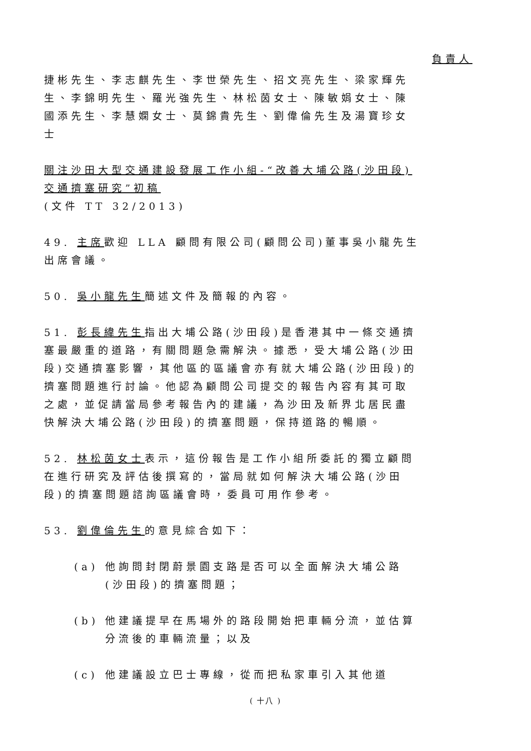負責人
捷彬先生、李志麒先生、李世榮先生、招文亮先生、梁家輝先生、李錦明先生、羅光強先生、林松茵女士、陳敏娟女士、陳國添先生、李慧嫻女士、莫錦貴先生、劉偉倫先生及湯寶珍女士
關注沙田大型交通建設發展工作小組-“改善大埔公路(沙田段)交通擠塞研究”初稿
(文件 TT 32/2013)
49. 主席歡迎 LLA 顧問有限公司(顧問公司)董事吳小龍先生出席會議。
50. 吳小龍先生簡述文件及簡報的內容。
51. 彭長緯先生指出大埔公路(沙田段)是香港其中一條交通擠塞最嚴重的道路，有關問題急需解決。據悉，受大埔公路(沙田段)交通擠塞影響，其他區的區議會亦有就大埔公路(沙田段)的擠塞問題進行討論。他認為顧問公司提交的報告內容有其可取之處，並促請當局參考報告內的建議，為沙田及新界北居民盡快解決大埔公路(沙田段)的擠塞問題，保持道路的暢順。
52. 林松茵女士表示，這份報告是工作小組所委託的獨立顧問在進行研究及評估後撰寫的，當局就如何解決大埔公路(沙田段)的擠塞問題諮詢區議會時，委員可用作參考。
53. 劉偉倫先生的意見綜合如下：
(a) 他詢問封閉蔚景園支路是否可以全面解決大埔公路(沙田段)的擠塞問題；
(b) 他建議提早在馬場外的路段開始把車輛分流，並估算分流後的車輛流量；以及
(c) 他建議設立巴士專線，從而把私家車引入其他道
( 十八 )